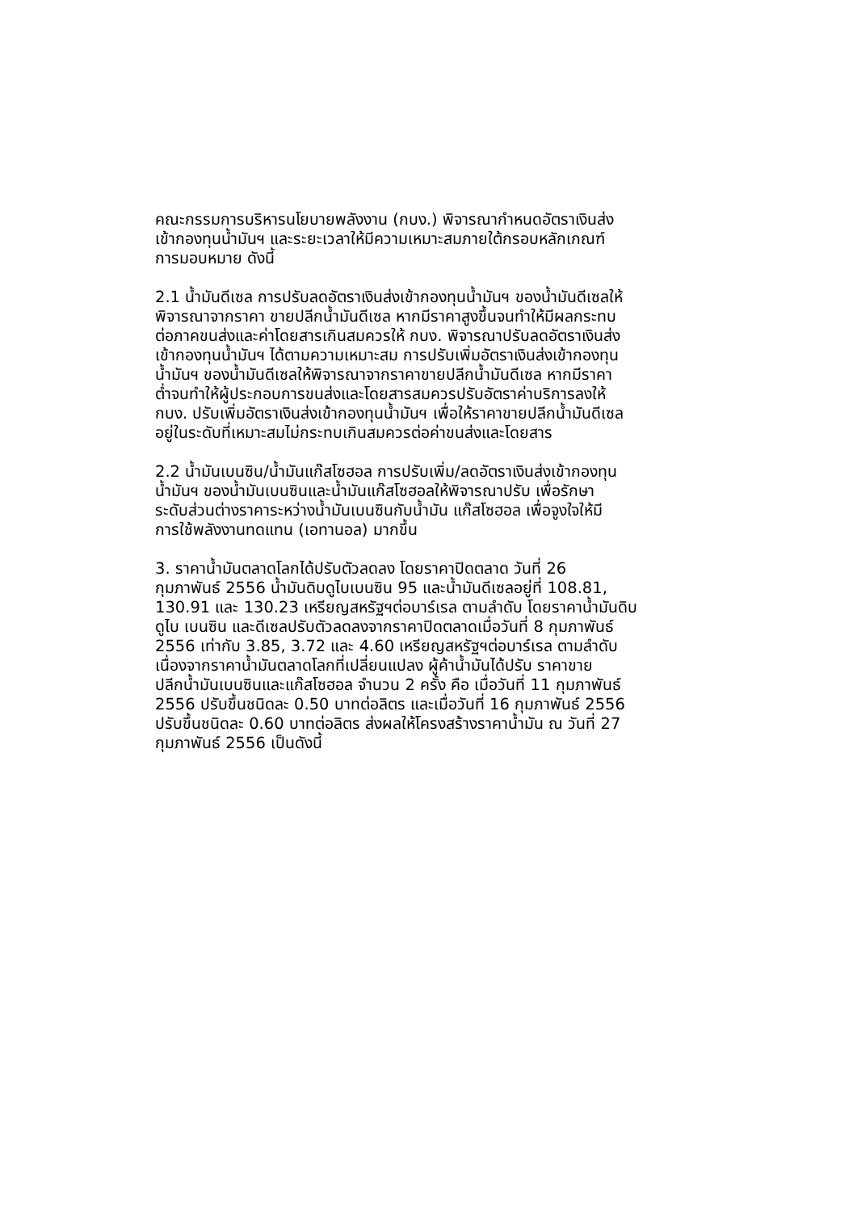คณะกรรมการบริหารนโยบายพลังงาน (กบง.) พิจารณากำหนดอัตราเงินส่ง
เข้ากองทุนน้ำมันฯ และระยะเวลาให้มีความเหมาะสมภายใต้กรอบหลักเกณฑ์
การมอบหมาย ดังนี้
2.1 น้ำมันดีเซล การปรับลดอัตราเงินส่งเข้ากองทุนน้ำมันฯ ของน้ำมันดีเซลให้
พิจารณาจากราคา ขายปลีกน้ำมันดีเซล หากมีราคาสูงขึ้นจนทำให้มีผลกระทบ
ต่อภาคขนส่งและค่าโดยสารเกินสมควรให้ กบง. พิจารณาปรับลดอัตราเงินส่ง
เข้ากองทุนน้ำมันฯ ได้ตามความเหมาะสม การปรับเพิ่มอัตราเงินส่งเข้ากองทุน
น้ำมันฯ ของน้ำมันดีเซลให้พิจารณาจากราคาขายปลีกน้ำมันดีเซล หากมีราคา
ต่ำจนทำให้ผู้ประกอบการขนส่งและโดยสารสมควรปรับอัตราค่าบริการลงให้
กบง. ปรับเพิ่มอัตราเงินส่งเข้ากองทุนน้ำมันฯ เพื่อให้ราคาขายปลีกน้ำมันดีเซล
อยู่ในระดับที่เหมาะสมไม่กระทบเกินสมควรต่อค่าขนส่งและโดยสาร
2.2 น้ำมันเบนซิน/น้ำมันแก๊สโซฮอล การปรับเพิ่ม/ลดอัตราเงินส่งเข้ากองทุน
น้ำมันฯ ของน้ำมันเบนซินและน้ำมันแก๊สโซฮอลให้พิจารณาปรับ เพื่อรักษา
ระดับส่วนต่างราคาระหว่างน้ำมันเบนซินกับน้ำมัน แก๊สโซฮอล เพื่อจูงใจให้มี
การใช้พลังงานทดแทน (เอทานอล) มากขึ้น
3. ราคาน้ำมันตลาดโลกได้ปรับตัวลดลง โดยราคาปิดตลาด วันที่ 26
กุมภาพันธ์ 2556 น้ำมันดิบดูไบเบนซิน 95 และน้ำมันดีเซลอยู่ที่ 108.81,
130.91 และ 130.23 เหรียญสหรัฐฯต่อบาร์เรล ตามลำดับ โดยราคาน้ำมันดิบ
ดูไบ เบนซิน และดีเซลปรับตัวลดลงจากราคาปิดตลาดเมื่อวันที่ 8 กุมภาพันธ์
2556 เท่ากับ 3.85, 3.72 และ 4.60 เหรียญสหรัฐฯต่อบาร์เรล ตามลำดับ
เนื่องจากราคาน้ำมันตลาดโลกที่เปลี่ยนแปลง ผู้ค้าน้ำมันได้ปรับ ราคาขาย
ปลีกน้ำมันเบนซินและแก๊สโซฮอล จำนวน 2 ครั้ง คือ เมื่อวันที่ 11 กุมภาพันธ์
2556 ปรับขึ้นชนิดละ 0.50 บาทต่อลิตร และเมื่อวันที่ 16 กุมภาพันธ์ 2556
ปรับขึ้นชนิดละ 0.60 บาทต่อลิตร ส่งผลให้โครงสร้างราคาน้ำมัน ณ วันที่ 27
กุมภาพันธ์ 2556 เป็นดังนี้